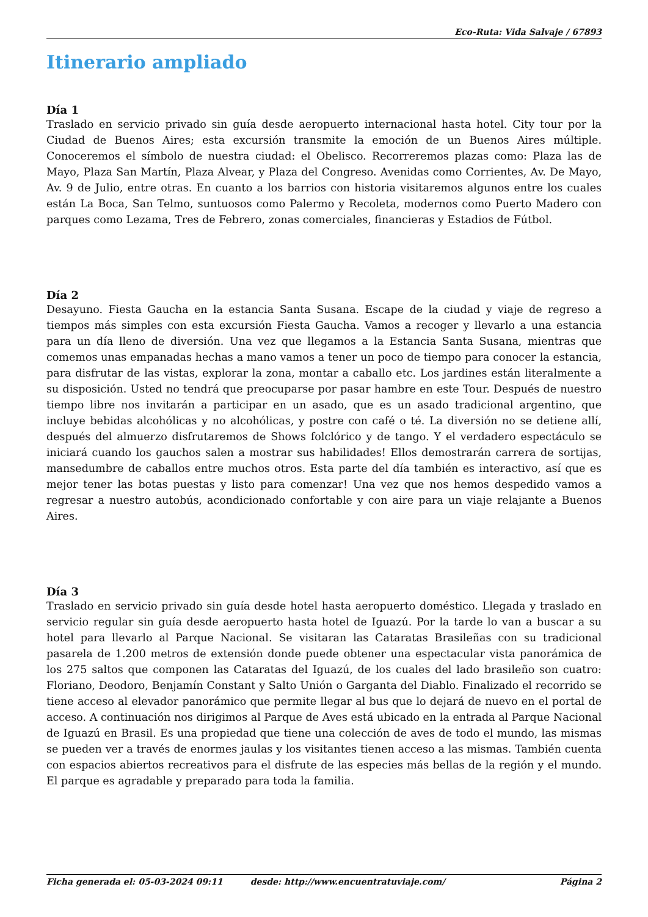Eco-Ruta: Vida Salvaje / 67893
Itinerario ampliado
Día 1
Traslado en servicio privado sin guía desde aeropuerto internacional hasta hotel. City tour por la Ciudad de Buenos Aires; esta excursión transmite la emoción de un Buenos Aires múltiple. Conoceremos el símbolo de nuestra ciudad: el Obelisco. Recorreremos plazas como: Plaza las de Mayo, Plaza San Martín, Plaza Alvear, y Plaza del Congreso. Avenidas como Corrientes, Av. De Mayo, Av. 9 de Julio, entre otras. En cuanto a los barrios con historia visitaremos algunos entre los cuales están La Boca, San Telmo, suntuosos como Palermo y Recoleta, modernos como Puerto Madero con parques como Lezama, Tres de Febrero, zonas comerciales, financieras y Estadios de Fútbol.
Día 2
Desayuno. Fiesta Gaucha en la estancia Santa Susana. Escape de la ciudad y viaje de regreso a tiempos más simples con esta excursión Fiesta Gaucha. Vamos a recoger y llevarlo a una estancia para un día lleno de diversión. Una vez que llegamos a la Estancia Santa Susana, mientras que comemos unas empanadas hechas a mano vamos a tener un poco de tiempo para conocer la estancia, para disfrutar de las vistas, explorar la zona, montar a caballo etc. Los jardines están literalmente a su disposición. Usted no tendrá que preocuparse por pasar hambre en este Tour. Después de nuestro tiempo libre nos invitarán a participar en un asado, que es un asado tradicional argentino, que incluye bebidas alcohólicas y no alcohólicas, y postre con café o té. La diversión no se detiene allí, después del almuerzo disfrutaremos de Shows folclórico y de tango. Y el verdadero espectáculo se iniciará cuando los gauchos salen a mostrar sus habilidades! Ellos demostrarán carrera de sortijas, mansedumbre de caballos entre muchos otros. Esta parte del día también es interactivo, así que es mejor tener las botas puestas y listo para comenzar! Una vez que nos hemos despedido vamos a regresar a nuestro autobús, acondicionado confortable y con aire para un viaje relajante a Buenos Aires.
Día 3
Traslado en servicio privado sin guía desde hotel hasta aeropuerto doméstico. Llegada y traslado en servicio regular sin guía desde aeropuerto hasta hotel de Iguazú. Por la tarde lo van a buscar a su hotel para llevarlo al Parque Nacional. Se visitaran las Cataratas Brasileñas con su tradicional pasarela de 1.200 metros de extensión donde puede obtener una espectacular vista panorámica de los 275 saltos que componen las Cataratas del Iguazú, de los cuales del lado brasileño son cuatro: Floriano, Deodoro, Benjamín Constant y Salto Unión o Garganta del Diablo. Finalizado el recorrido se tiene acceso al elevador panorámico que permite llegar al bus que lo dejará de nuevo en el portal de acceso. A continuación nos dirigimos al Parque de Aves está ubicado en la entrada al Parque Nacional de Iguazú en Brasil. Es una propiedad que tiene una colección de aves de todo el mundo, las mismas se pueden ver a través de enormes jaulas y los visitantes tienen acceso a las mismas. También cuenta con espacios abiertos recreativos para el disfrute de las especies más bellas de la región y el mundo. El parque es agradable y preparado para toda la familia.
Ficha generada el: 05-03-2024 09:11 desde: http://www.encuentratuviaje.com/ Página 2